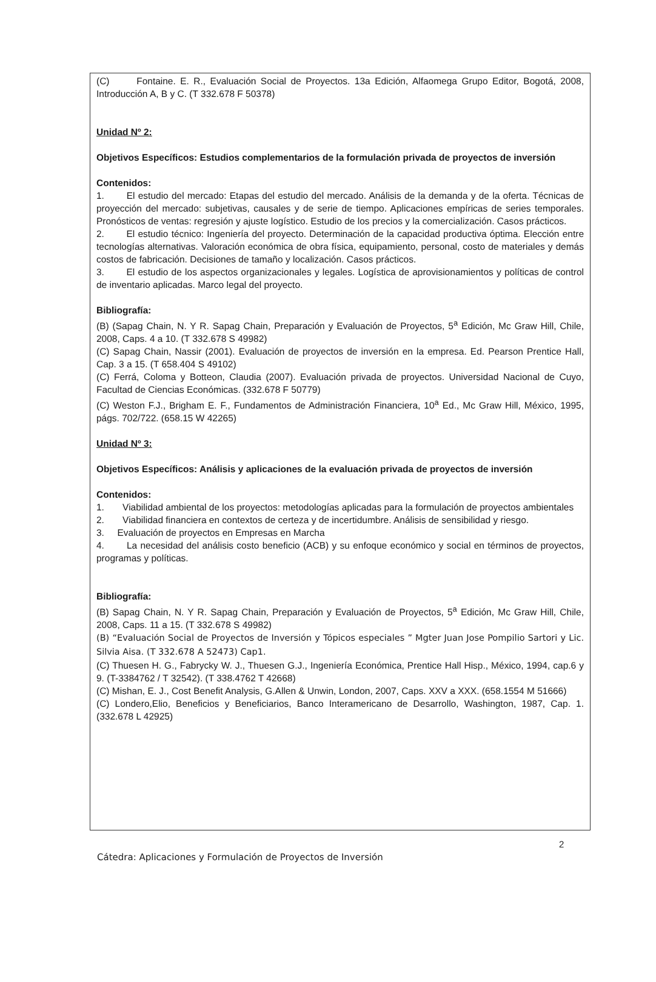(C) Fontaine. E. R., Evaluación Social de Proyectos. 13a Edición, Alfaomega Grupo Editor, Bogotá, 2008, Introducción A, B y C. (T 332.678 F 50378)
Unidad Nº 2:
Objetivos Específicos: Estudios complementarios de la formulación privada de proyectos de inversión
Contenidos:
1. El estudio del mercado: Etapas del estudio del mercado. Análisis de la demanda y de la oferta. Técnicas de proyección del mercado: subjetivas, causales y de serie de tiempo. Aplicaciones empíricas de series temporales. Pronósticos de ventas: regresión y ajuste logístico. Estudio de los precios y la comercialización. Casos prácticos.
2. El estudio técnico: Ingeniería del proyecto. Determinación de la capacidad productiva óptima. Elección entre tecnologías alternativas. Valoración económica de obra física, equipamiento, personal, costo de materiales y demás costos de fabricación. Decisiones de tamaño y localización. Casos prácticos.
3. El estudio de los aspectos organizacionales y legales. Logística de aprovisionamientos y políticas de control de inventario aplicadas. Marco legal del proyecto.
Bibliografía:
(B) (Sapag Chain, N. Y R. Sapag Chain, Preparación y Evaluación de Proyectos, 5<sup>a</sup> Edición, Mc Graw Hill, Chile, 2008, Caps. 4 a 10. (T 332.678 S 49982)
(C) Sapag Chain, Nassir (2001). Evaluación de proyectos de inversión en la empresa. Ed. Pearson Prentice Hall, Cap. 3 a 15. (T 658.404 S 49102)
(C) Ferrá, Coloma y Botteon, Claudia (2007). Evaluación privada de proyectos. Universidad Nacional de Cuyo, Facultad de Ciencias Económicas. (332.678 F 50779)
(C) Weston F.J., Brigham E. F., Fundamentos de Administración Financiera, 10<sup>a</sup> Ed., Mc Graw Hill, México, 1995, págs. 702/722. (658.15 W 42265)
Unidad Nº 3:
Objetivos Específicos: Análisis y aplicaciones de la evaluación privada de proyectos de inversión
Contenidos:
1. Viabilidad ambiental de los proyectos: metodologías aplicadas para la formulación de proyectos ambientales
2. Viabilidad financiera en contextos de certeza y de incertidumbre. Análisis de sensibilidad y riesgo.
3. Evaluación de proyectos en Empresas en Marcha
4. La necesidad del análisis costo beneficio (ACB) y su enfoque económico y social en términos de proyectos, programas y políticas.
Bibliografía:
(B) Sapag Chain, N. Y R. Sapag Chain, Preparación y Evaluación de Proyectos, 5<sup>a</sup> Edición, Mc Graw Hill, Chile, 2008, Caps. 11 a 15. (T 332.678 S 49982)
(B) “Evaluación Social de Proyectos de Inversión y Tópicos especiales ” Mgter Juan Jose Pompilio Sartori y Lic. Silvia Aisa. (T 332.678 A 52473) Cap1.
(C) Thuesen H. G., Fabrycky W. J., Thuesen G.J., Ingeniería Económica, Prentice Hall Hisp., México, 1994, cap.6 y 9. (T-3384762 / T 32542). (T 338.4762 T 42668)
(C) Mishan, E. J., Cost Benefit Analysis, G.Allen & Unwin, London, 2007, Caps. XXV a XXX. (658.1554 M 51666)
(C) Londero,Elio, Beneficios y Beneficiarios, Banco Interamericano de Desarrollo, Washington, 1987, Cap. 1. (332.678 L 42925)
2
Cátedra: Aplicaciones y Formulación de Proyectos de Inversión